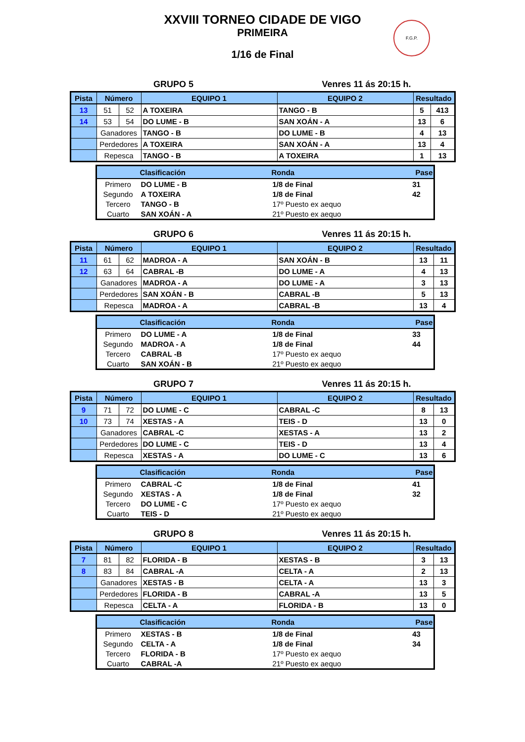F.G.P.
XXVIII TORNEO CIDADE DE VIGO
PRIMEIRA
1/16 de Final
GRUPO 5 Venres 11 ás 20:15 h.
| Pista | Número | | EQUIPO 1 | EQUIPO 2 | Resultado | |
| --- | --- | --- | --- | --- | --- | --- |
| 13 | 51 | 52 | A TOXEIRA | TANGO - B | 5 | 413 |
| 14 | 53 | 54 | DO LUME - B | SAN XOÁN - A | 13 | 6 |
| | Ganadores | | TANGO - B | DO LUME - B | 4 | 13 |
| | Perdedores | | A TOXEIRA | SAN XOÁN - A | 13 | 4 |
| | Repesca | | TANGO - B | A TOXEIRA | 1 | 13 |
| | Clasificación | Ronda | Pase |
| --- | --- | --- | --- |
| Primero | DO LUME - B | 1/8 de Final | 31 |
| Segundo | A TOXEIRA | 1/8 de Final | 42 |
| Tercero | TANGO - B | 17º Puesto ex aequo | |
| Cuarto | SAN XOÁN - A | 21º Puesto ex aequo | |
GRUPO 6 Venres 11 ás 20:15 h.
| Pista | Número | | EQUIPO 1 | EQUIPO 2 | Resultado | |
| --- | --- | --- | --- | --- | --- | --- |
| 11 | 61 | 62 | MADROA - A | SAN XOÁN - B | 13 | 11 |
| 12 | 63 | 64 | CABRAL -B | DO LUME - A | 4 | 13 |
| | Ganadores | | MADROA - A | DO LUME - A | 3 | 13 |
| | Perdedores | | SAN XOÁN - B | CABRAL -B | 5 | 13 |
| | Repesca | | MADROA - A | CABRAL -B | 13 | 4 |
| | Clasificación | Ronda | Pase |
| --- | --- | --- | --- |
| Primero | DO LUME - A | 1/8 de Final | 33 |
| Segundo | MADROA - A | 1/8 de Final | 44 |
| Tercero | CABRAL -B | 17º Puesto ex aequo | |
| Cuarto | SAN XOÁN - B | 21º Puesto ex aequo | |
GRUPO 7 Venres 11 ás 20:15 h.
| Pista | Número | | EQUIPO 1 | EQUIPO 2 | Resultado | |
| --- | --- | --- | --- | --- | --- | --- |
| 9 | 71 | 72 | DO LUME - C | CABRAL -C | 8 | 13 |
| 10 | 73 | 74 | XESTAS - A | TEIS - D | 13 | 0 |
| | Ganadores | | CABRAL -C | XESTAS - A | 13 | 2 |
| | Perdedores | | DO LUME - C | TEIS - D | 13 | 4 |
| | Repesca | | XESTAS - A | DO LUME - C | 13 | 6 |
| | Clasificación | Ronda | Pase |
| --- | --- | --- | --- |
| Primero | CABRAL -C | 1/8 de Final | 41 |
| Segundo | XESTAS - A | 1/8 de Final | 32 |
| Tercero | DO LUME - C | 17º Puesto ex aequo | |
| Cuarto | TEIS - D | 21º Puesto ex aequo | |
GRUPO 8 Venres 11 ás 20:15 h.
| Pista | Número | | EQUIPO 1 | EQUIPO 2 | Resultado | |
| --- | --- | --- | --- | --- | --- | --- |
| 7 | 81 | 82 | FLORIDA - B | XESTAS - B | 3 | 13 |
| 8 | 83 | 84 | CABRAL -A | CELTA - A | 2 | 13 |
| | Ganadores | | XESTAS - B | CELTA - A | 13 | 3 |
| | Perdedores | | FLORIDA - B | CABRAL -A | 13 | 5 |
| | Repesca | | CELTA - A | FLORIDA - B | 13 | 0 |
| | Clasificación | Ronda | Pase |
| --- | --- | --- | --- |
| Primero | XESTAS - B | 1/8 de Final | 43 |
| Segundo | CELTA - A | 1/8 de Final | 34 |
| Tercero | FLORIDA - B | 17º Puesto ex aequo | |
| Cuarto | CABRAL -A | 21º Puesto ex aequo | |